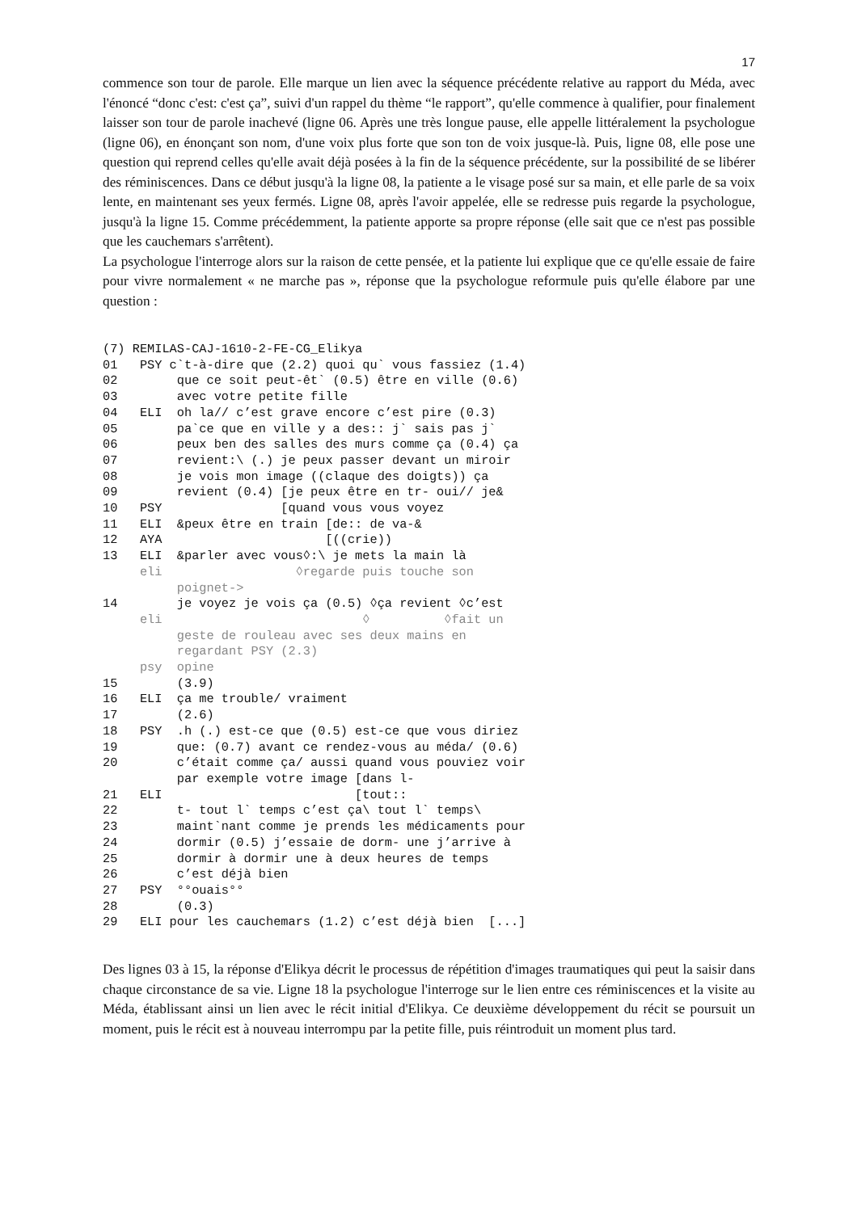17
commence son tour de parole. Elle marque un lien avec la séquence précédente relative au rapport du Méda, avec l'énoncé “donc c'est: c'est ça”, suivi d'un rappel du thème “le rapport”, qu'elle commence à qualifier, pour finalement laisser son tour de parole inachevé (ligne 06. Après une très longue pause, elle appelle littéralement la psychologue (ligne 06), en énonçant son nom, d'une voix plus forte que son ton de voix jusque-là. Puis, ligne 08, elle pose une question qui reprend celles qu'elle avait déjà posées à la fin de la séquence précédente, sur la possibilité de se libérer des réminiscences. Dans ce début jusqu'à la ligne 08, la patiente a le visage posé sur sa main, et elle parle de sa voix lente, en maintenant ses yeux fermés. Ligne 08, après l'avoir appelée, elle se redresse puis regarde la psychologue, jusqu'à la ligne 15. Comme précédemment, la patiente apporte sa propre réponse (elle sait que ce n'est pas possible que les cauchemars s'arrêtent).
La psychologue l'interroge alors sur la raison de cette pensée, et la patiente lui explique que ce qu'elle essaie de faire pour vivre normalement « ne marche pas », réponse que la psychologue reformule puis qu'elle élabore par une question :
(7) REMILAS-CAJ-1610-2-FE-CG_Elikya
01 PSY c`t-à-dire que (2.2) quoi qu` vous fassiez (1.4)
02 que ce soit peut-êt` (0.5) être en ville (0.6)
03 avec votre petite fille
04 ELI oh la// c’est grave encore c’est pire (0.3)
05 pa`ce que en ville y a des:: j` sais pas j`
06 peux ben des salles des murs comme ça (0.4) ça
07 revient:\ (.) je peux passer devant un miroir
08 je vois mon image ((claque des doigts)) ça
09 revient (0.4) [je peux être en tr- oui// je&
10 PSY [quand vous vous voyez
11 ELI &peux être en train [de:: de va-&
12 AYA [((crie))
13 ELI &parler avec vous◊:\ je mets la main là
eli ◊regarde puis touche son
poignet->
14 je voyez je vois ça (0.5) ◊ça revient ◊c’est
eli ◊ ◊fait un
geste de rouleau avec ses deux mains en
regardant PSY (2.3)
psy opine
15 (3.9)
16 ELI ça me trouble/ vraiment
17 (2.6)
18 PSY .h (.) est-ce que (0.5) est-ce que vous diriez
19 que: (0.7) avant ce rendez-vous au méda/ (0.6)
20 c’était comme ça/ aussi quand vous pouviez voir
par exemple votre image [dans l-
21 ELI [tout::
22 t- tout l` temps c’est ça\ tout l` temps\
23 maint`nant comme je prends les médicaments pour
24 dormir (0.5) j’essaie de dorm- une j’arrive à
25 dormir à dormir une à deux heures de temps
26 c’est déjà bien
27 PSY °°ouais°°
28 (0.3)
29 ELI pour les cauchemars (1.2) c’est déjà bien [...]
Des lignes 03 à 15, la réponse d'Elikya décrit le processus de répétition d'images traumatiques qui peut la saisir dans chaque circonstance de sa vie. Ligne 18 la psychologue l'interroge sur le lien entre ces réminiscences et la visite au Méda, établissant ainsi un lien avec le récit initial d'Elikya. Ce deuxième développement du récit se poursuit un moment, puis le récit est à nouveau interrompu par la petite fille, puis réintroduit un moment plus tard.